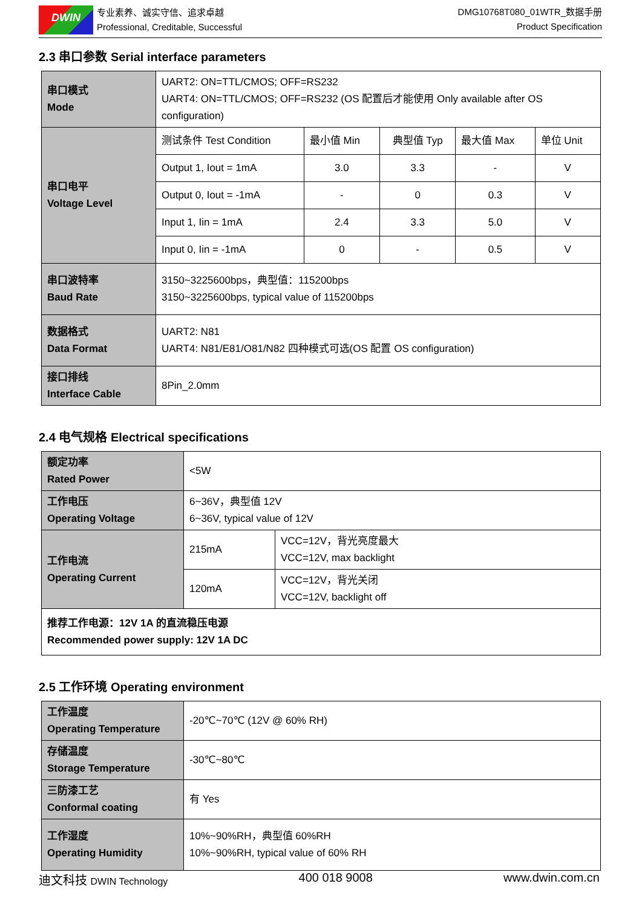DWIN
专业素养、诚实守信、追求卓越
Professional, Creditable, Successful
DMG10768T080_01WTR_数据手册
Product Specification
2.3 串口参数 Serial interface parameters
| 串口模式 Mode | UART2: ON=TTL/CMOS; OFF=RS232 UART4: ON=TTL/CMOS; OFF=RS232 (OS 配置后才能使用 Only available after OS configuration) | | | | |
| 串口电平 Voltage Level | 测试条件 Test Condition | 最小值 Min | 典型值 Typ | 最大值 Max | 单位 Unit |
| | Output 1, Iout = 1mA | 3.0 | 3.3 | - | V |
| | Output 0, Iout = -1mA | - | 0 | 0.3 | V |
| | Input 1, Iin = 1mA | 2.4 | 3.3 | 5.0 | V |
| | Input 0, Iin = -1mA | 0 | - | 0.5 | V |
| 串口波特率 Baud Rate | 3150~3225600bps，典型值：115200bps 3150~3225600bps, typical value of 115200bps | | | | |
| 数据格式 Data Format | UART2: N81 UART4: N81/E81/O81/N82 四种模式可选(OS 配置 OS configuration) | | | | |
| 接口排线 Interface Cable | 8Pin_2.0mm | | | | |
2.4 电气规格 Electrical specifications
| 额定功率 Rated Power | <5W | |
| 工作电压 Operating Voltage | 6~36V，典型值 12V 6~36V, typical value of 12V | |
| 工作电流 Operating Current | 215mA | VCC=12V，背光亮度最大 VCC=12V, max backlight |
| | 120mA | VCC=12V，背光关闭 VCC=12V, backlight off |
| 推荐工作电源：12V 1A 的直流稳压电源 Recommended power supply: 12V 1A DC | | |
2.5 工作环境 Operating environment
| 工作温度 Operating Temperature | -20℃~70℃ (12V @ 60% RH) |
| 存储温度 Storage Temperature | -30℃~80℃ |
| 三防漆工艺 Conformal coating | 有 Yes |
| 工作湿度 Operating Humidity | 10%~90%RH，典型值 60%RH 10%~90%RH, typical value of 60% RH |
迪文科技 DWIN Technology 400 018 9008 www.dwin.com.cn